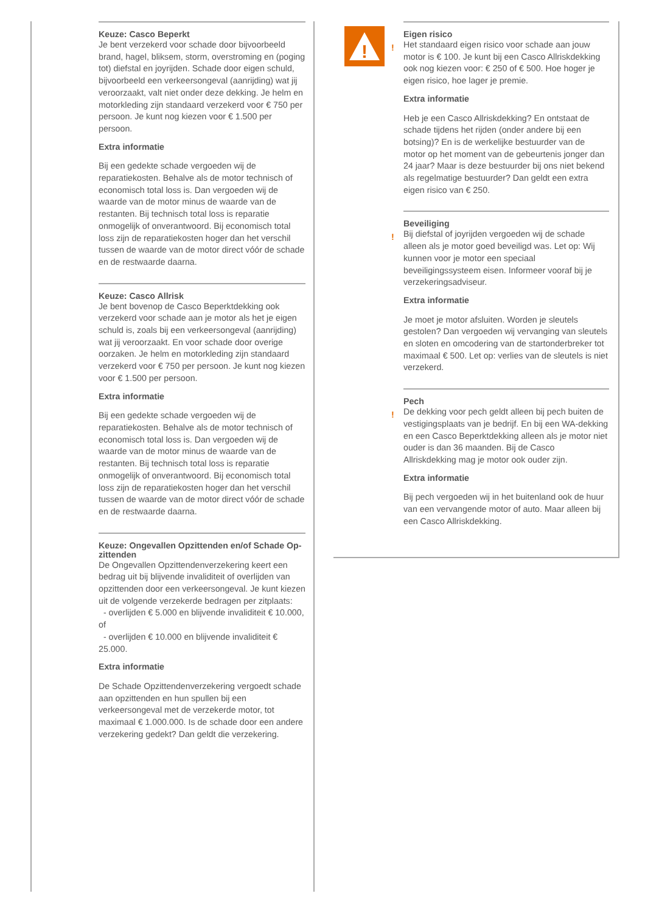Keuze: Casco Beperkt
Je bent verzekerd voor schade door bijvoorbeeld brand, hagel, bliksem, storm, overstroming en (poging tot) diefstal en joyrijden. Schade door eigen schuld, bijvoorbeeld een verkeersongeval (aanrijding) wat jij veroorzaakt, valt niet onder deze dekking. Je helm en motorkleding zijn standaard verzekerd voor € 750 per persoon. Je kunt nog kiezen voor € 1.500 per persoon.
Extra informatie
Bij een gedekte schade vergoeden wij de reparatiekosten. Behalve als de motor technisch of economisch total loss is. Dan vergoeden wij de waarde van de motor minus de waarde van de restanten. Bij technisch total loss is reparatie onmogelijk of onverantwoord. Bij economisch total loss zijn de reparatiekosten hoger dan het verschil tussen de waarde van de motor direct vóór de schade en de restwaarde daarna.
Keuze: Casco Allrisk
Je bent bovenop de Casco Beperktdekking ook verzekerd voor schade aan je motor als het je eigen schuld is, zoals bij een verkeersongeval (aanrijding) wat jij veroorzaakt. En voor schade door overige oorzaken. Je helm en motorkleding zijn standaard verzekerd voor € 750 per persoon. Je kunt nog kiezen voor € 1.500 per persoon.
Extra informatie
Bij een gedekte schade vergoeden wij de reparatiekosten. Behalve als de motor technisch of economisch total loss is. Dan vergoeden wij de waarde van de motor minus de waarde van de restanten. Bij technisch total loss is reparatie onmogelijk of onverantwoord. Bij economisch total loss zijn de reparatiekosten hoger dan het verschil tussen de waarde van de motor direct vóór de schade en de restwaarde daarna.
Keuze: Ongevallen Opzittenden en/of Schade Op-zittenden
De Ongevallen Opzittendenverzekering keert een bedrag uit bij blijvende invaliditeit of overlijden van opzittenden door een verkeersongeval. Je kunt kiezen uit de volgende verzekerde bedragen per zitplaats:
- overlijden € 5.000 en blijvende invaliditeit € 10.000, of
- overlijden € 10.000 en blijvende invaliditeit € 25.000.
Extra informatie
De Schade Opzittendenverzekering vergoedt schade aan opzittenden en hun spullen bij een verkeersongeval met de verzekerde motor, tot maximaal € 1.000.000. Is de schade door een andere verzekering gedekt? Dan geldt die verzekering.
!
Eigen risico
!
Het standaard eigen risico voor schade aan jouw motor is € 100. Je kunt bij een Casco Allriskdekking ook nog kiezen voor: € 250 of € 500. Hoe hoger je eigen risico, hoe lager je premie.
Extra informatie
Heb je een Casco Allriskdekking? En ontstaat de schade tijdens het rijden (onder andere bij een botsing)? En is de werkelijke bestuurder van de motor op het moment van de gebeurtenis jonger dan 24 jaar? Maar is deze bestuurder bij ons niet bekend als regelmatige bestuurder? Dan geldt een extra eigen risico van € 250.
Beveiliging
!
Bij diefstal of joyrijden vergoeden wij de schade alleen als je motor goed beveiligd was. Let op: Wij kunnen voor je motor een speciaal beveiligingssysteem eisen. Informeer vooraf bij je verzekeringsadviseur.
Extra informatie
Je moet je motor afsluiten. Worden je sleutels gestolen? Dan vergoeden wij vervanging van sleutels en sloten en omcodering van de startonderbreker tot maximaal € 500. Let op: verlies van de sleutels is niet verzekerd.
Pech
!
De dekking voor pech geldt alleen bij pech buiten de vestigingsplaats van je bedrijf. En bij een WA-dekking en een Casco Beperktdekking alleen als je motor niet ouder is dan 36 maanden. Bij de Casco Allriskdekking mag je motor ook ouder zijn.
Extra informatie
Bij pech vergoeden wij in het buitenland ook de huur van een vervangende motor of auto. Maar alleen bij een Casco Allriskdekking.